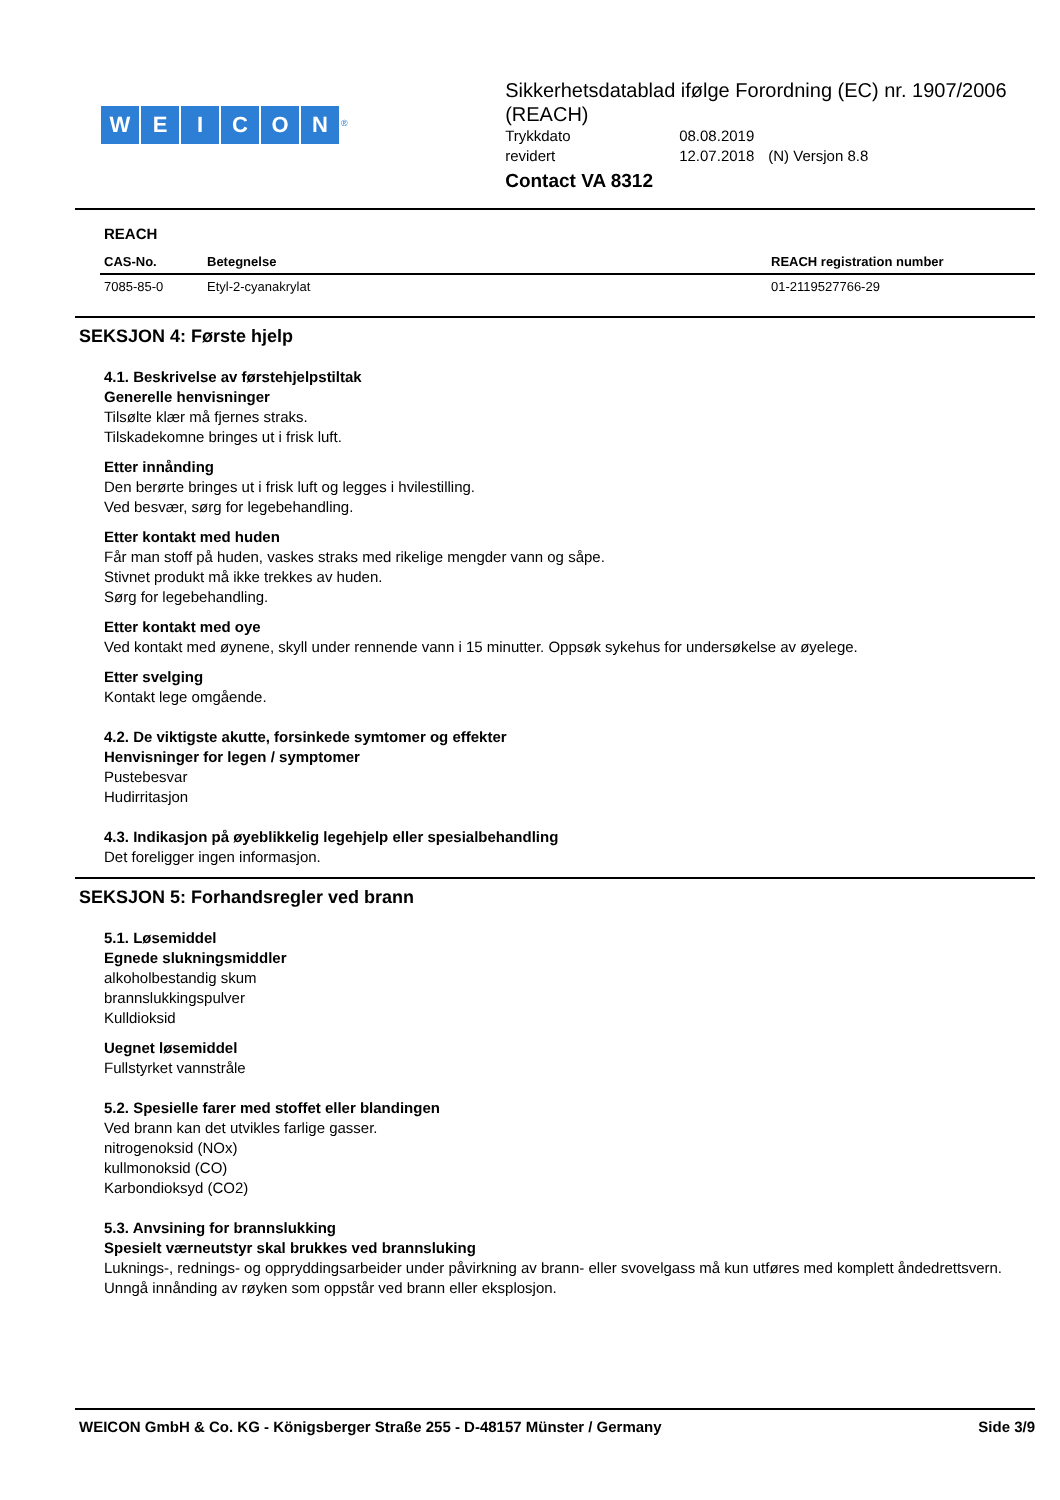WEICON<sup>®</sup>
Sikkerhetsdatablad ifølge Forordning (EC) nr. 1907/2006 (REACH)
| Trykkdato | 08.08.2019 | |
| revidert | 12.07.2018 | (N) Versjon 8.8 |
Contact VA 8312
REACH
| CAS-No. | Betegnelse | REACH registration number |
| --- | --- | --- |
| 7085-85-0 | Etyl-2-cyanakrylat | 01-2119527766-29 |
SEKSJON 4: Første hjelp
4.1. Beskrivelse av førstehjelpstiltak
Generelle henvisninger
Tilsølte klær må fjernes straks.
Tilskadekomne bringes ut i frisk luft.
Etter innånding
Den berørte bringes ut i frisk luft og legges i hvilestilling.
Ved besvær, sørg for legebehandling.
Etter kontakt med huden
Får man stoff på huden, vaskes straks med rikelige mengder vann og såpe.
Stivnet produkt må ikke trekkes av huden.
Sørg for legebehandling.
Etter kontakt med oye
Ved kontakt med øynene, skyll under rennende vann i 15 minutter. Oppsøk sykehus for undersøkelse av øyelege.
Etter svelging
Kontakt lege omgående.
4.2. De viktigste akutte, forsinkede symtomer og effekter
Henvisninger for legen / symptomer
Pustebesvar
Hudirritasjon
4.3. Indikasjon på øyeblikkelig legehjelp eller spesialbehandling
Det foreligger ingen informasjon.
SEKSJON 5: Forhandsregler ved brann
5.1. Løsemiddel
Egnede slukningsmiddler
alkoholbestandig skum
brannslukkingspulver
Kulldioksid
Uegnet løsemiddel
Fullstyrket vannstråle
5.2. Spesielle farer med stoffet eller blandingen
Ved brann kan det utvikles farlige gasser.
nitrogenoksid (NOx)
kullmonoksid (CO)
Karbondioksyd (CO2)
5.3. Anvsining for brannslukking
Spesielt værneutstyr skal brukkes ved brannsluking
Luknings-, rednings- og oppryddingsarbeider under påvirkning av brann- eller svovelgass må kun utføres med komplett åndedrettsvern.
Unngå innånding av røyken som oppstår ved brann eller eksplosjon.
WEICON GmbH & Co. KG - Königsberger Straße 255 - D-48157 Münster / Germany Side 3/9